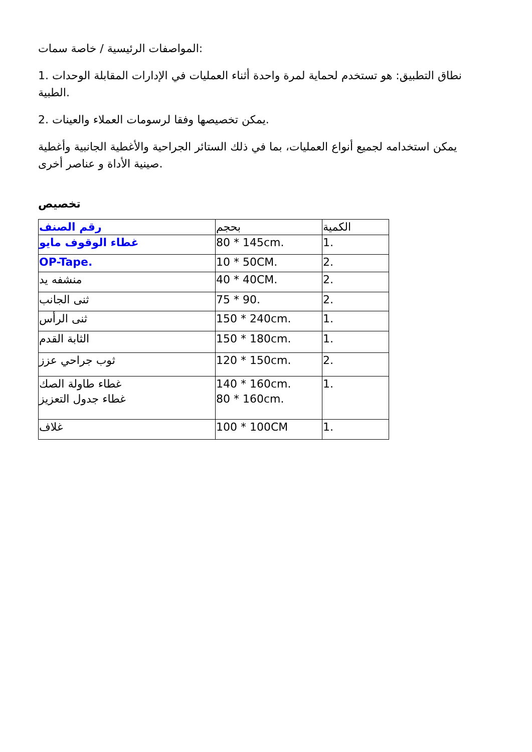المواصفات الرئيسية / خاصة سمات:
1. نطاق التطبيق: هو تستخدم لحماية لمرة واحدة أثناء العمليات في الإدارات المقابلة الوحدات الطبية.
2. يمكن تخصيصها وفقا لرسومات العملاء والعينات.
يمكن استخدامه لجميع أنواع العمليات، بما في ذلك الستائر الجراحية والأغطية الجانبية وأغطية صينية الأداة و عناصر أخرى.
تخصيص
| رقم الصنف | بحجم | الكمية |
| غطاء الوقوف مايو | 80 * 145cm. | 1. |
| OP-Tape. | 10 * 50CM. | 2. |
| منشفه يد | 40 * 40CM. | 2. |
| ثنى الجانب | 75 * 90. | 2. |
| ثنى الرأس | 150 * 240cm. | 1. |
| الثابة القدم | 150 * 180cm. | 1. |
| ثوب جراحي عزز | 120 * 150cm. | 2. |
| غطاء طاولة الصك غطاء جدول التعزيز | 140 * 160cm. 80 * 160cm. | 1. |
| غلاف | 100 * 100CM | 1. |